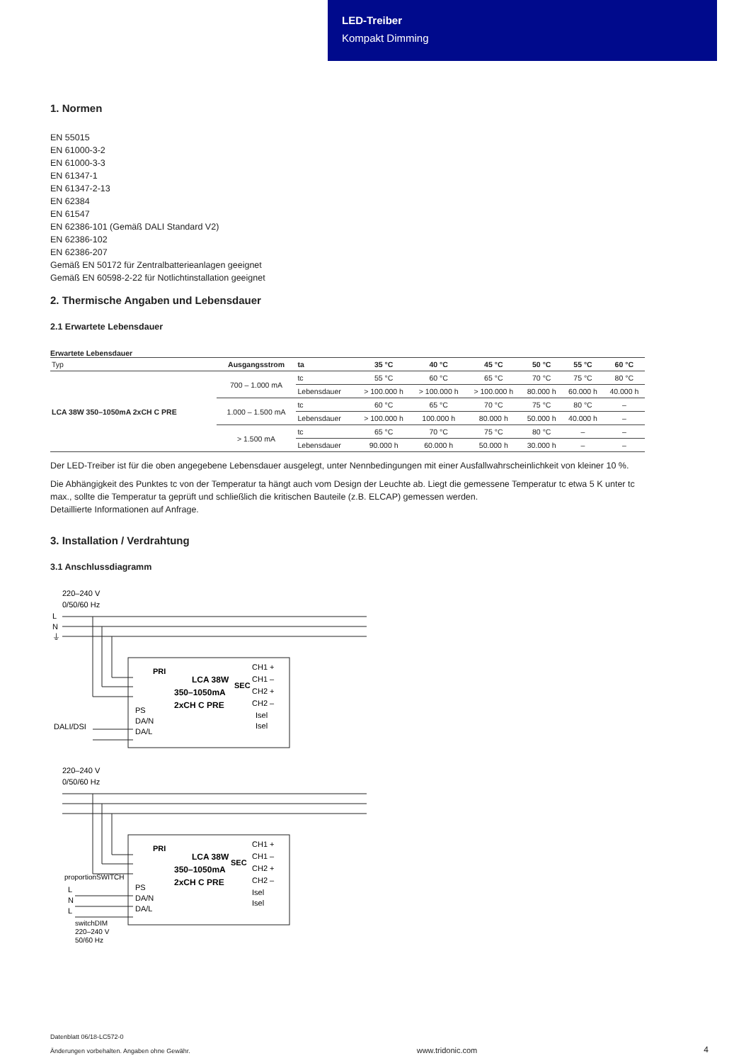LED-Treiber
Kompakt Dimming
1. Normen
EN 55015
EN 61000-3-2
EN 61000-3-3
EN 61347-1
EN 61347-2-13
EN 62384
EN 61547
EN 62386-101 (Gemäß DALI Standard V2)
EN 62386-102
EN 62386-207
Gemäß EN 50172 für Zentralbatterieanlagen geeignet
Gemäß EN 60598-2-22 für Notlichtinstallation geeignet
2. Thermische Angaben und Lebensdauer
2.1 Erwartete Lebensdauer
Erwartete Lebensdauer
| Typ | Ausgangsstrom | ta | 35 °C | 40 °C | 45 °C | 50 °C | 55 °C | 60 °C |
| LCA 38W 350–1050mA 2xCH C PRE | 700 – 1.000 mA | tc | 55 °C | 60 °C | 65 °C | 70 °C | 75 °C | 80 °C |
| | | Lebensdauer | > 100.000 h | > 100.000 h | > 100.000 h | 80.000 h | 60.000 h | 40.000 h |
| | 1.000 – 1.500 mA | tc | 60 °C | 65 °C | 70 °C | 75 °C | 80 °C | – |
| | | Lebensdauer | > 100.000 h | 100.000 h | 80.000 h | 50.000 h | 40.000 h | – |
| | > 1.500 mA | tc | 65 °C | 70 °C | 75 °C | 80 °C | – | – |
| | | Lebensdauer | 90.000 h | 60.000 h | 50.000 h | 30.000 h | – | – |
Der LED-Treiber ist für die oben angegebene Lebensdauer ausgelegt, unter Nennbedingungen mit einer Ausfallwahrscheinlichkeit von kleiner 10 %.
Die Abhängigkeit des Punktes tc von der Temperatur ta hängt auch vom Design der Leuchte ab. Liegt die gemessene Temperatur tc etwa 5 K unter tc max., sollte die Temperatur ta geprüft und schließlich die kritischen Bauteile (z.B. ELCAP) gemessen werden.
Detaillierte Informationen auf Anfrage.
3. Installation / Verdrahtung
3.1 Anschlussdiagramm
220–240 V
0/50/60 Hz
L
N
⏚
LCA 38W
350–1050mA
2xCH C PRE
PS
DA/N
DA/L
DALI/DSI
PRI
SEC
CH1 +
CH1 –
CH2 +
CH2 –
Isel
Isel
220–240 V
0/50/60 Hz
LCA 38W
350–1050mA
2xCH C PRE
PRI
SEC
CH1 +
CH1 –
CH2 +
CH2 –
Isel
Isel
PS
DA/N
DA/L
proportionSWITCH
L
N
L
switchDIM
220–240 V
50/60 Hz
Datenblatt 06/18-LC572-0
Änderungen vorbehalten. Angaben ohne Gewähr.
www.tridonic.com
4